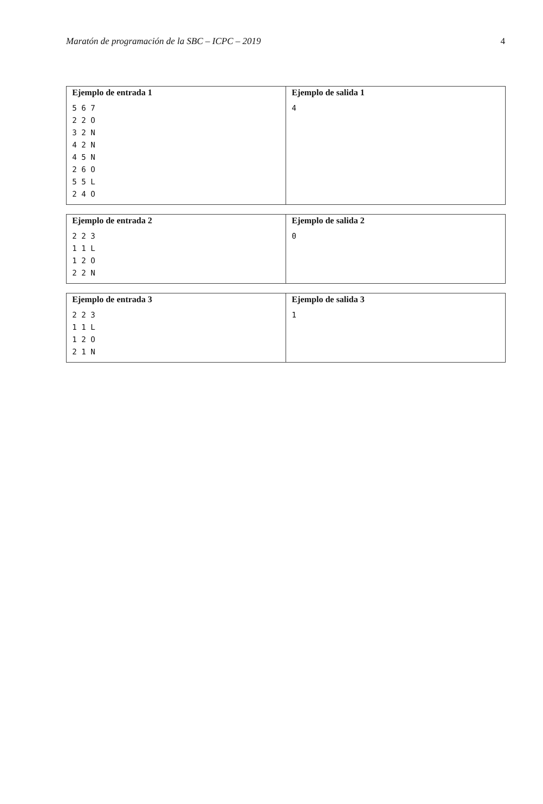Maratón de programación de la SBC – ICPC – 2019 4
| Ejemplo de entrada 1 5 6 7 2 2 O 3 2 N 4 2 N 4 5 N 2 6 O 5 5 L 2 4 O | Ejemplo de salida 1 4 |
| Ejemplo de entrada 2 2 2 3 1 1 L 1 2 O 2 2 N | Ejemplo de salida 2 0 |
| Ejemplo de entrada 3 2 2 3 1 1 L 1 2 O 2 1 N | Ejemplo de salida 3 1 |